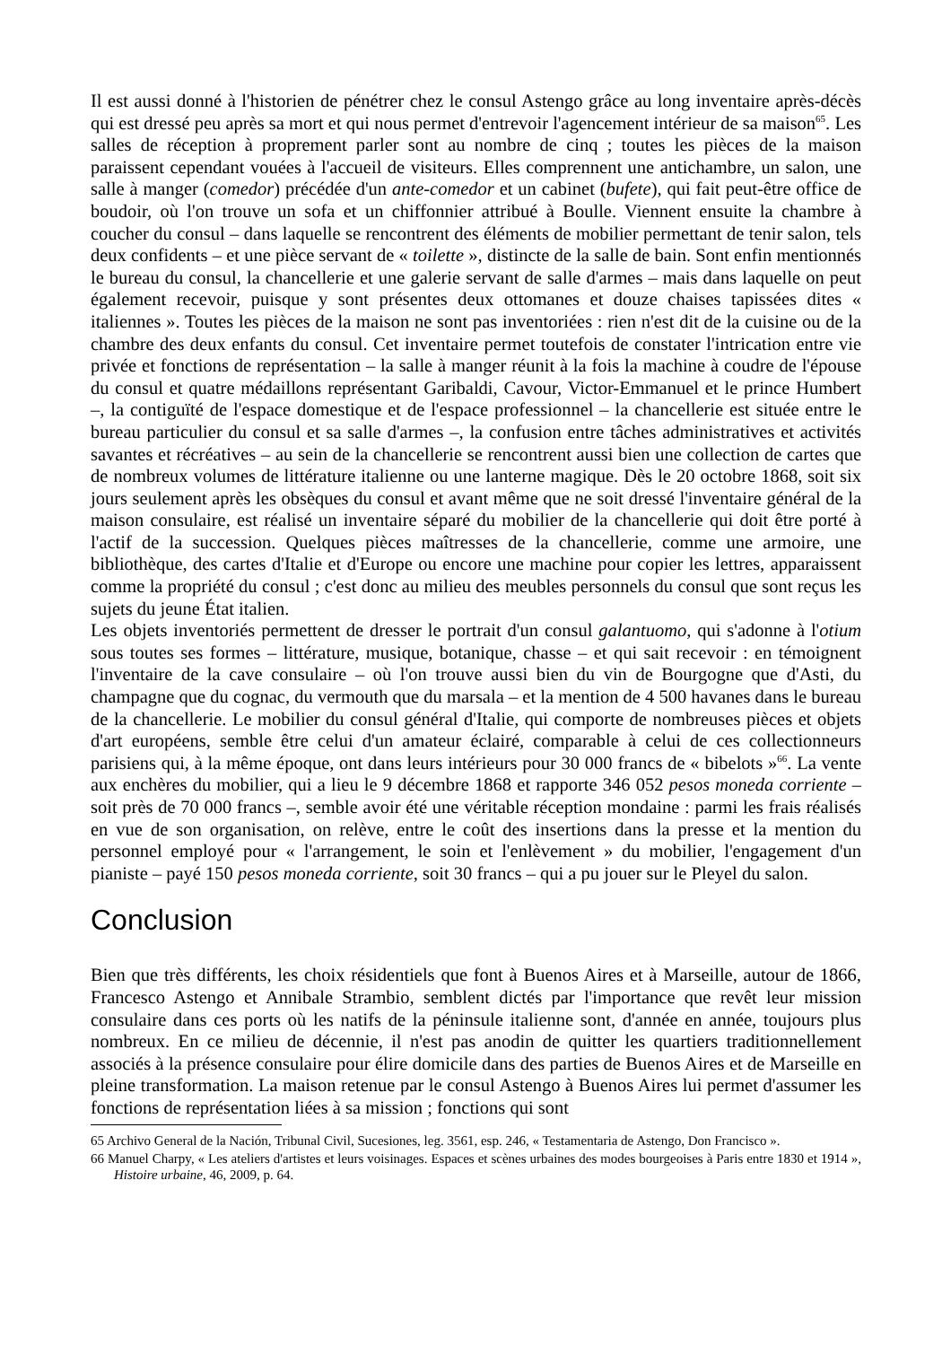Il est aussi donné à l'historien de pénétrer chez le consul Astengo grâce au long inventaire après-décès qui est dressé peu après sa mort et qui nous permet d'entrevoir l'agencement intérieur de sa maison<sup>65</sup>. Les salles de réception à proprement parler sont au nombre de cinq ; toutes les pièces de la maison paraissent cependant vouées à l'accueil de visiteurs. Elles comprennent une antichambre, un salon, une salle à manger (comedor) précédée d'un ante-comedor et un cabinet (bufete), qui fait peut-être office de boudoir, où l'on trouve un sofa et un chiffonnier attribué à Boulle. Viennent ensuite la chambre à coucher du consul – dans laquelle se rencontrent des éléments de mobilier permettant de tenir salon, tels deux confidents – et une pièce servant de « toilette », distincte de la salle de bain. Sont enfin mentionnés le bureau du consul, la chancellerie et une galerie servant de salle d'armes – mais dans laquelle on peut également recevoir, puisque y sont présentes deux ottomanes et douze chaises tapissées dites « italiennes ». Toutes les pièces de la maison ne sont pas inventoriées : rien n'est dit de la cuisine ou de la chambre des deux enfants du consul. Cet inventaire permet toutefois de constater l'intrication entre vie privée et fonctions de représentation – la salle à manger réunit à la fois la machine à coudre de l'épouse du consul et quatre médaillons représentant Garibaldi, Cavour, Victor-Emmanuel et le prince Humbert –, la contiguïté de l'espace domestique et de l'espace professionnel – la chancellerie est située entre le bureau particulier du consul et sa salle d'armes –, la confusion entre tâches administratives et activités savantes et récréatives – au sein de la chancellerie se rencontrent aussi bien une collection de cartes que de nombreux volumes de littérature italienne ou une lanterne magique. Dès le 20 octobre 1868, soit six jours seulement après les obsèques du consul et avant même que ne soit dressé l'inventaire général de la maison consulaire, est réalisé un inventaire séparé du mobilier de la chancellerie qui doit être porté à l'actif de la succession. Quelques pièces maîtresses de la chancellerie, comme une armoire, une bibliothèque, des cartes d'Italie et d'Europe ou encore une machine pour copier les lettres, apparaissent comme la propriété du consul ; c'est donc au milieu des meubles personnels du consul que sont reçus les sujets du jeune État italien.
Les objets inventoriés permettent de dresser le portrait d'un consul galantuomo, qui s'adonne à l'otium sous toutes ses formes – littérature, musique, botanique, chasse – et qui sait recevoir : en témoignent l'inventaire de la cave consulaire – où l'on trouve aussi bien du vin de Bourgogne que d'Asti, du champagne que du cognac, du vermouth que du marsala – et la mention de 4 500 havanes dans le bureau de la chancellerie. Le mobilier du consul général d'Italie, qui comporte de nombreuses pièces et objets d'art européens, semble être celui d'un amateur éclairé, comparable à celui de ces collectionneurs parisiens qui, à la même époque, ont dans leurs intérieurs pour 30 000 francs de « bibelots »<sup>66</sup>. La vente aux enchères du mobilier, qui a lieu le 9 décembre 1868 et rapporte 346 052 pesos moneda corriente – soit près de 70 000 francs –, semble avoir été une véritable réception mondaine : parmi les frais réalisés en vue de son organisation, on relève, entre le coût des insertions dans la presse et la mention du personnel employé pour « l'arrangement, le soin et l'enlèvement » du mobilier, l'engagement d'un pianiste – payé 150 pesos moneda corriente, soit 30 francs – qui a pu jouer sur le Pleyel du salon.
Conclusion
Bien que très différents, les choix résidentiels que font à Buenos Aires et à Marseille, autour de 1866, Francesco Astengo et Annibale Strambio, semblent dictés par l'importance que revêt leur mission consulaire dans ces ports où les natifs de la péninsule italienne sont, d'année en année, toujours plus nombreux. En ce milieu de décennie, il n'est pas anodin de quitter les quartiers traditionnellement associés à la présence consulaire pour élire domicile dans des parties de Buenos Aires et de Marseille en pleine transformation. La maison retenue par le consul Astengo à Buenos Aires lui permet d'assumer les fonctions de représentation liées à sa mission ; fonctions qui sont
65 Archivo General de la Nación, Tribunal Civil, Sucesiones, leg. 3561, esp. 246, « Testamentaria de Astengo, Don Francisco ».
66 Manuel Charpy, « Les ateliers d'artistes et leurs voisinages. Espaces et scènes urbaines des modes bourgeoises à Paris entre 1830 et 1914 », Histoire urbaine, 46, 2009, p. 64.